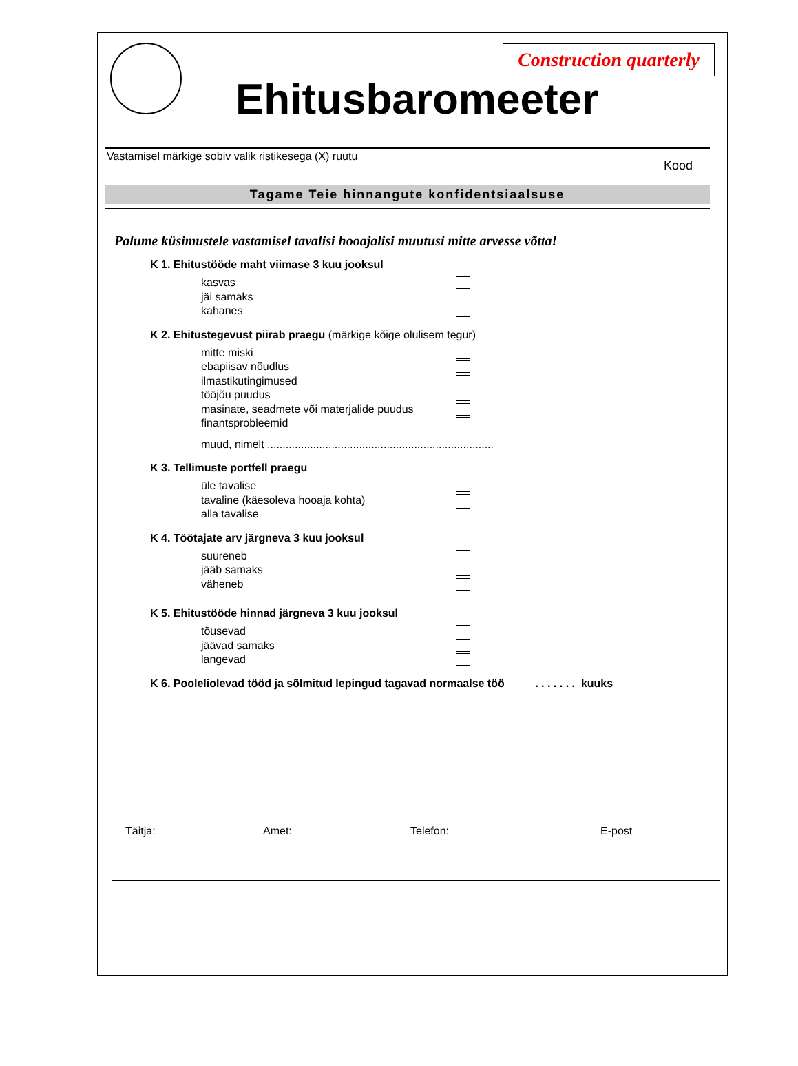Construction quarterly
Ehitusbaromeeter
Vastamisel märkige sobiv valik ristikesega (X) ruutu Kood
Tagame Teie hinnangute konfidentsiaalsuse
Palume küsimustele vastamisel tavalisi hooajalisi muutusi mitte arvesse võtta!
K 1. Ehitustööde maht viimase 3 kuu jooksul
kasvas
jäi samaks
kahanes
K 2. Ehitustegevust piirab praegu (märkige kõige olulisem tegur)
mitte miski
ebapiisav nõudlus
ilmastikutingimused
tööjõu puudus
masinate, seadmete või materjalide puudus
finantsprobleemid
muud, nimelt ..........................................................................
K 3. Tellimuste portfell praegu
üle tavalise
tavaline (käesoleva hooaja kohta)
alla tavalise
K 4. Töötajate arv järgneva 3 kuu jooksul
suureneb
jääb samaks
väheneb
K 5. Ehitustööde hinnad järgneva 3 kuu jooksul
tõusevad
jäävad samaks
langevad
K 6. Pooleliolevad tööd ja sõlmitud lepingud tagavad normaalse töö . . . . . . . kuuks
Täitja: Amet: Telefon: E-post